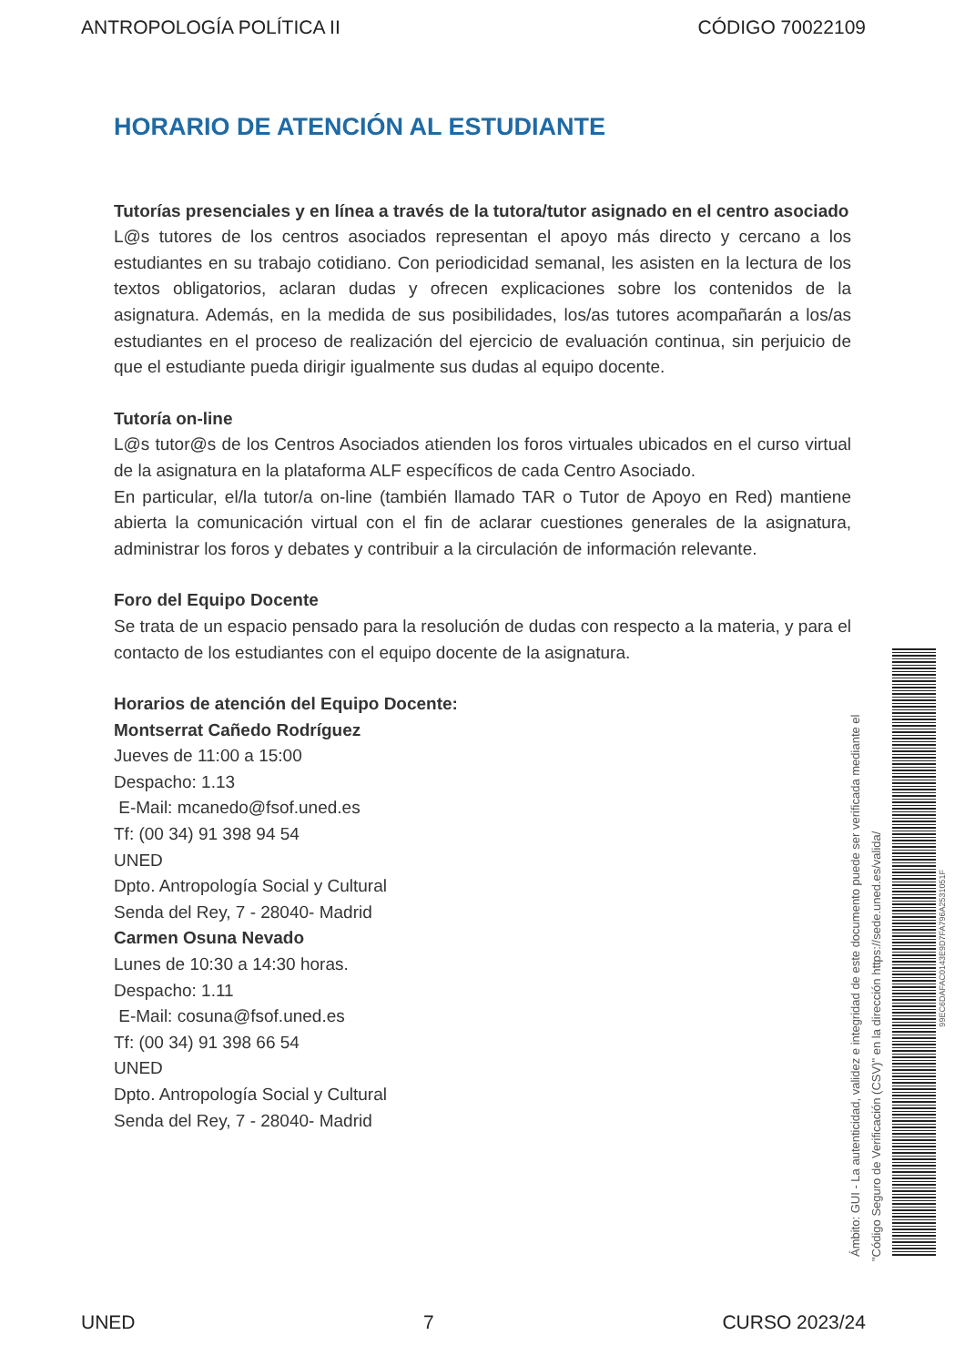ANTROPOLOGÍA POLÍTICA II CÓDIGO 70022109
HORARIO DE ATENCIÓN AL ESTUDIANTE
Tutorías presenciales y en línea a través de la tutora/tutor asignado en el centro asociado
L@s tutores de los centros asociados representan el apoyo más directo y cercano a los estudiantes en su trabajo cotidiano. Con periodicidad semanal, les asisten en la lectura de los textos obligatorios, aclaran dudas y ofrecen explicaciones sobre los contenidos de la asignatura. Además, en la medida de sus posibilidades, los/as tutores acompañarán a los/as estudiantes en el proceso de realización del ejercicio de evaluación continua, sin perjuicio de que el estudiante pueda dirigir igualmente sus dudas al equipo docente.
Tutoría on-line
L@s tutor@s de los Centros Asociados atienden los foros virtuales ubicados en el curso virtual de la asignatura en la plataforma ALF específicos de cada Centro Asociado.
En particular, el/la tutor/a on-line (también llamado TAR o Tutor de Apoyo en Red) mantiene abierta la comunicación virtual con el fin de aclarar cuestiones generales de la asignatura, administrar los foros y debates y contribuir a la circulación de información relevante.
Foro del Equipo Docente
Se trata de un espacio pensado para la resolución de dudas con respecto a la materia, y para el contacto de los estudiantes con el equipo docente de la asignatura.
Horarios de atención del Equipo Docente:
Montserrat Cañedo Rodríguez
Jueves de 11:00 a 15:00
Despacho: 1.13
E-Mail: mcanedo@fsof.uned.es
Tf: (00 34) 91 398 94 54
UNED
Dpto. Antropología Social y Cultural
Senda del Rey, 7 - 28040- Madrid
Carmen Osuna Nevado
Lunes de 10:30 a 14:30 horas.
Despacho: 1.11
E-Mail: cosuna@fsof.uned.es
Tf: (00 34) 91 398 66 54
UNED
Dpto. Antropología Social y Cultural
Senda del Rey, 7 - 28040- Madrid
Ámbito: GUI - La autenticidad, validez e integridad de este documento puede ser verificada mediante el
"Código Seguro de Verificación (CSV)" en la dirección https://sede.uned.es/valida/
99EC6DAFAC0143E9D7FA796A2531051F
UNED 7 CURSO 2023/24